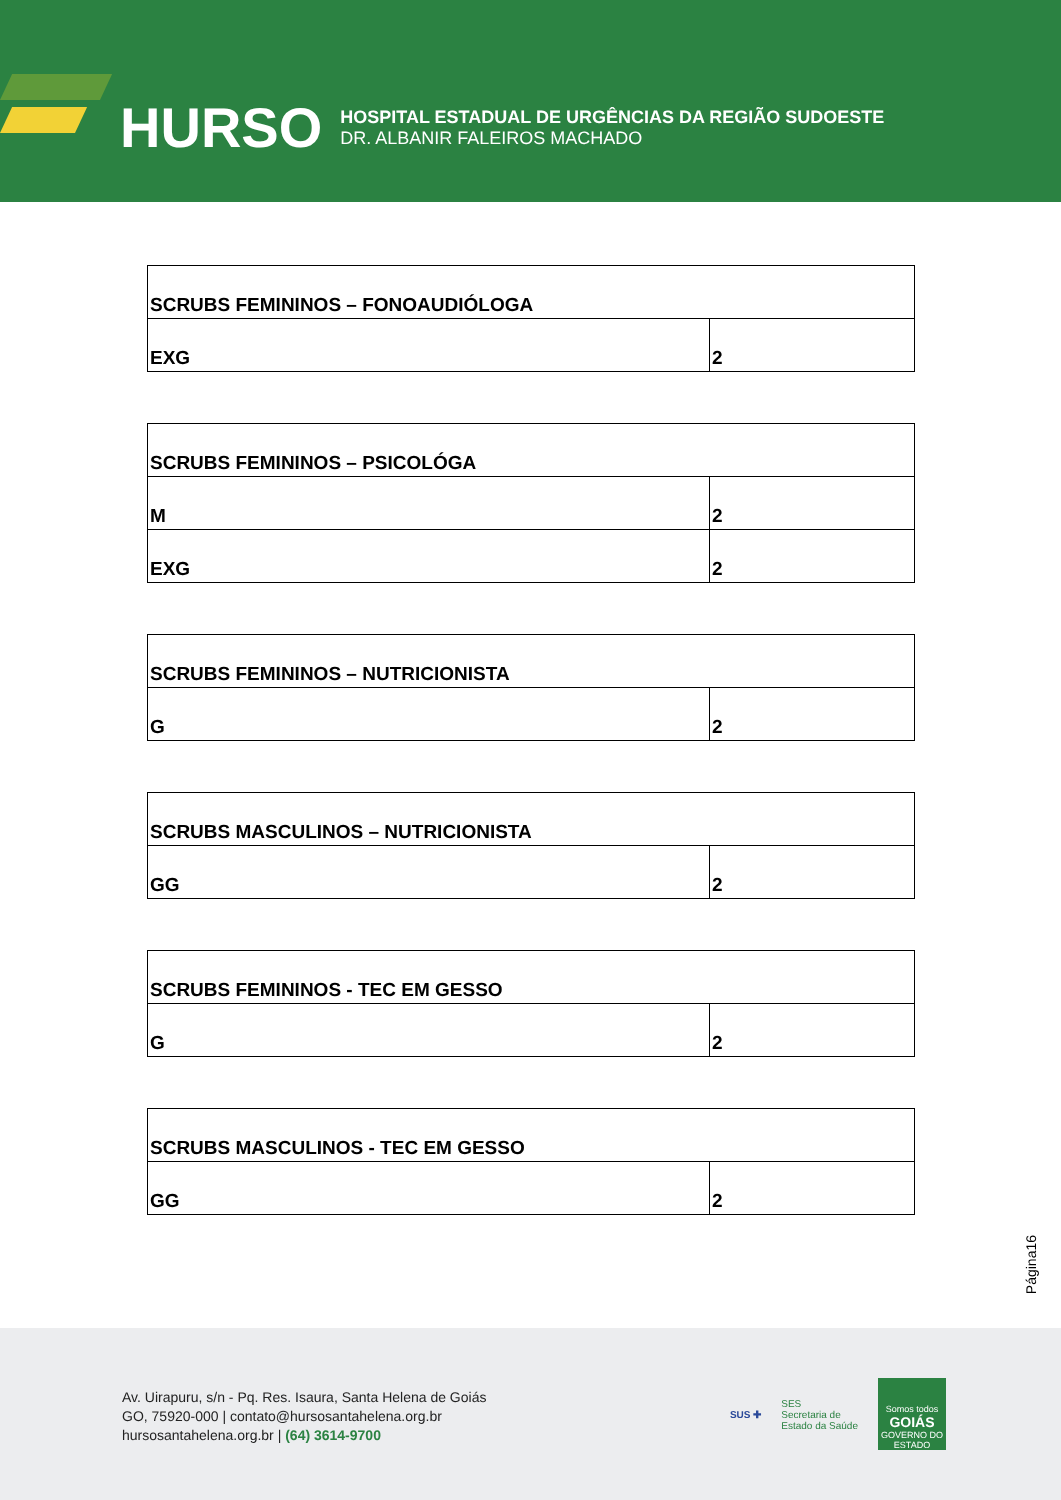HURSO
HOSPITAL ESTADUAL DE URGÊNCIAS DA REGIÃO SUDOESTE
DR. ALBANIR FALEIROS MACHADO
| SCRUBS FEMININOS – FONOAUDIÓLOGA | |
| EXG | 2 |
| SCRUBS FEMININOS – PSICOLÓGA | |
| M | 2 |
| EXG | 2 |
| SCRUBS FEMININOS – NUTRICIONISTA | |
| G | 2 |
| SCRUBS MASCULINOS – NUTRICIONISTA | |
| GG | 2 |
| SCRUBS FEMININOS - TEC EM GESSO | |
| G | 2 |
| SCRUBS MASCULINOS - TEC EM GESSO | |
| GG | 2 |
Página16
Av. Uirapuru, s/n - Pq. Res. Isaura, Santa Helena de Goiás
GO, 75920-000 | contato@hursosantahelena.org.br
hursosantahelena.org.br | (64) 3614-9700
SUS ✚ SES
Secretaria de
Estado da Saúde
Somos todos
GOIÁS
GOVERNO DO ESTADO